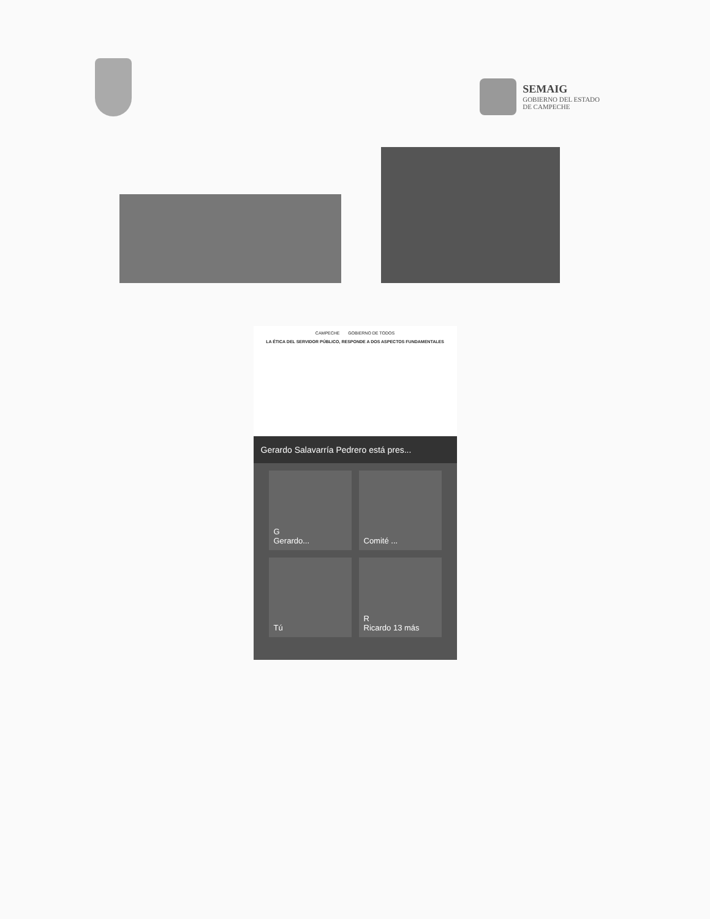SEMAIG
GOBIERNO DEL ESTADO
DE CAMPECHE
CAMPECHE GOBIERNO DE TODOS
LA ÉTICA DEL SERVIDOR PÚBLICO, RESPONDE A DOS ASPECTOS FUNDAMENTALES
Gerardo Salavarría Pedrero está pres...
G
Gerardo...
Comité ...
Tú
R
Ricardo 13 más